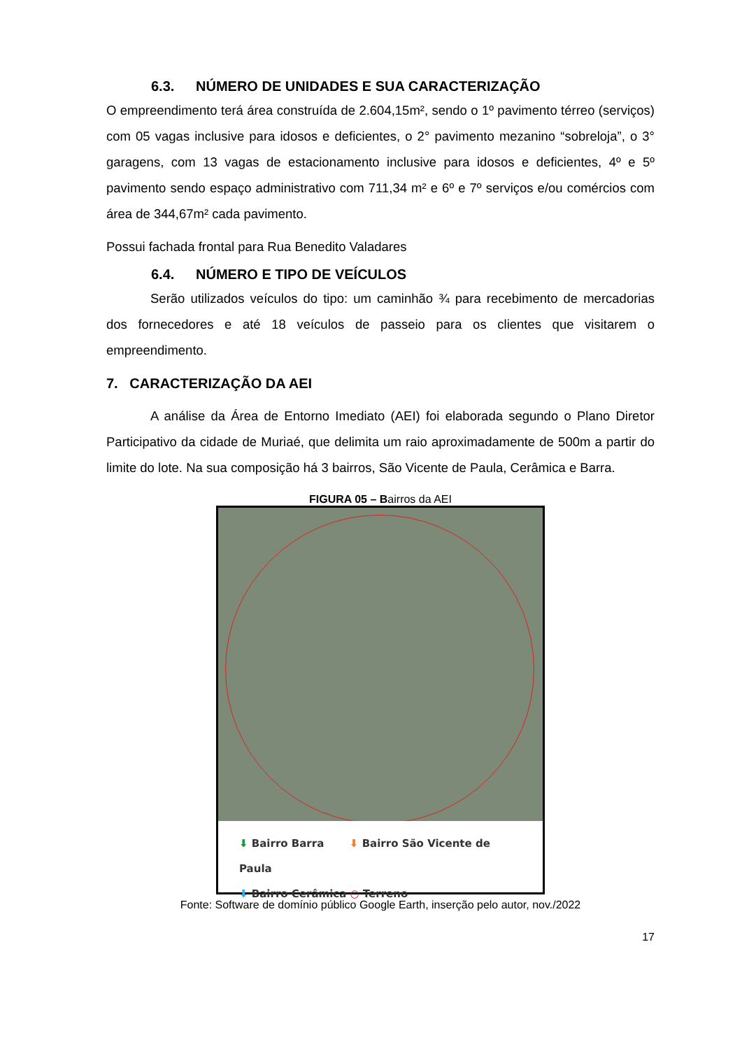6.3. NÚMERO DE UNIDADES E SUA CARACTERIZAÇÃO
O empreendimento terá área construída de 2.604,15m², sendo o 1º pavimento térreo (serviços) com 05 vagas inclusive para idosos e deficientes, o 2° pavimento mezanino “sobreloja”, o 3° garagens, com 13 vagas de estacionamento inclusive para idosos e deficientes, 4º e 5º pavimento sendo espaço administrativo com 711,34 m² e 6º e 7º serviços e/ou comércios com área de 344,67m² cada pavimento.
Possui fachada frontal para Rua Benedito Valadares
6.4. NÚMERO E TIPO DE VEÍCULOS
Serão utilizados veículos do tipo: um caminhão ¾ para recebimento de mercadorias dos fornecedores e até 18 veículos de passeio para os clientes que visitarem o empreendimento.
7. CARACTERIZAÇÃO DA AEI
A análise da Área de Entorno Imediato (AEI) foi elaborada segundo o Plano Diretor Participativo da cidade de Muriaé, que delimita um raio aproximadamente de 500m a partir do limite do lote. Na sua composição há 3 bairros, São Vicente de Paula, Cerâmica e Barra.
FIGURA 05 – Bairros da AEI
⬇ Bairro Barra ⬇ Bairro São Vicente de Paula
⬇ Bairro Cerâmica ○ Terreno
Fonte: Software de domínio público Google Earth, inserção pelo autor, nov./2022
17